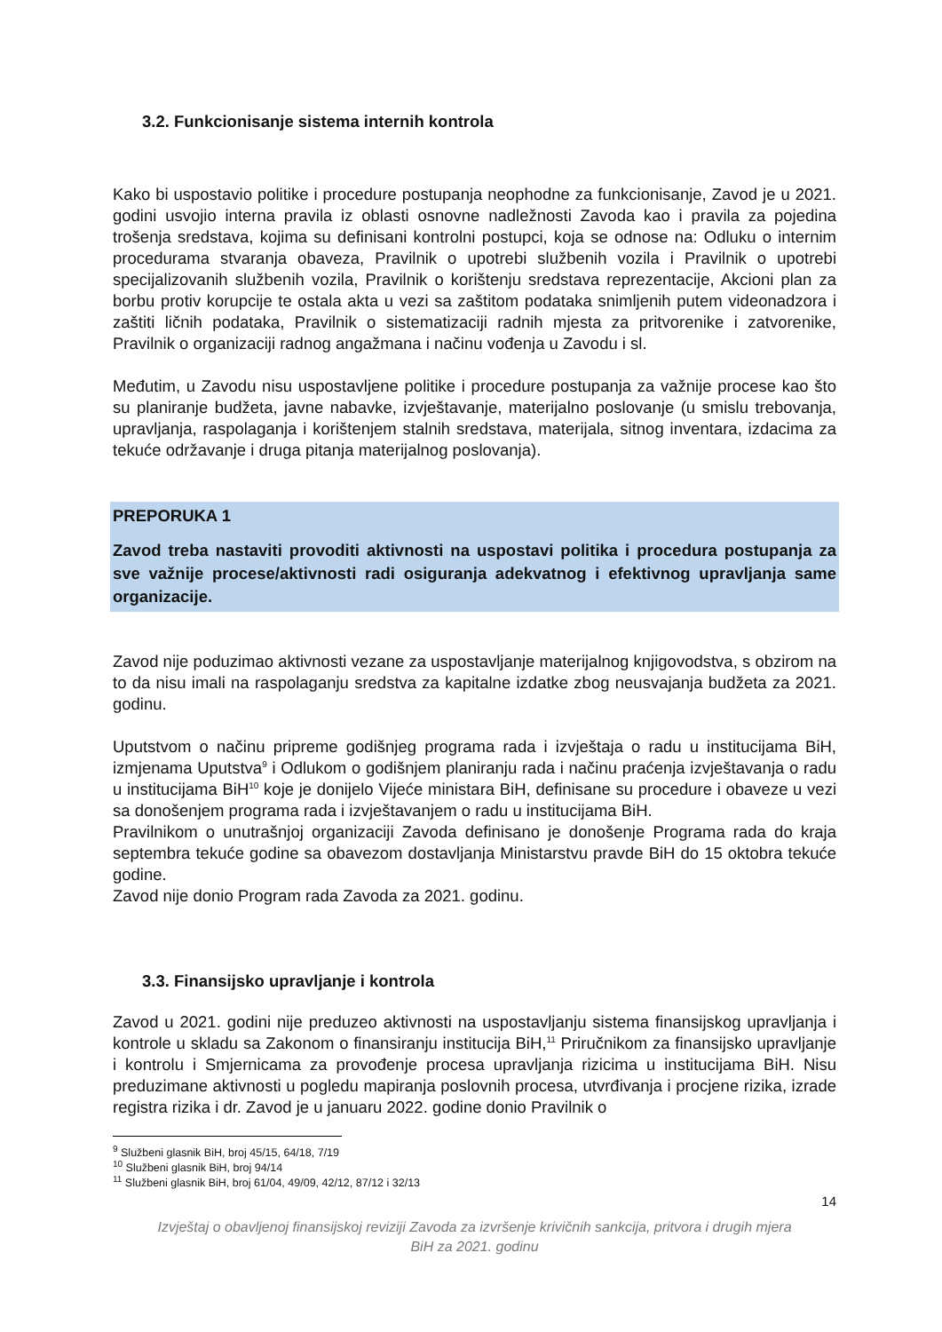3.2. Funkcionisanje sistema internih kontrola
Kako bi uspostavio politike i procedure postupanja neophodne za funkcionisanje, Zavod je u 2021. godini usvojio interna pravila iz oblasti osnovne nadležnosti Zavoda kao i pravila za pojedina trošenja sredstava, kojima su definisani kontrolni postupci, koja se odnose na: Odluku o internim procedurama stvaranja obaveza, Pravilnik o upotrebi službenih vozila i Pravilnik o upotrebi specijalizovanih službenih vozila, Pravilnik o korištenju sredstava reprezentacije, Akcioni plan za borbu protiv korupcije te ostala akta u vezi sa zaštitom podataka snimljenih putem videonadzora i zaštiti ličnih podataka, Pravilnik o sistematizaciji radnih mjesta za pritvorenike i zatvorenike, Pravilnik o organizaciji radnog angažmana i načinu vođenja u Zavodu i sl.
Međutim, u Zavodu nisu uspostavljene politike i procedure postupanja za važnije procese kao što su planiranje budžeta, javne nabavke, izvještavanje, materijalno poslovanje (u smislu trebovanja, upravljanja, raspolaganja i korištenjem stalnih sredstava, materijala, sitnog inventara, izdacima za tekuće održavanje i druga pitanja materijalnog poslovanja).
PREPORUKA 1
Zavod treba nastaviti provoditi aktivnosti na uspostavi politika i procedura postupanja za sve važnije procese/aktivnosti radi osiguranja adekvatnog i efektivnog upravljanja same organizacije.
Zavod nije poduzimao aktivnosti vezane za uspostavljanje materijalnog knjigovodstva, s obzirom na to da nisu imali na raspolaganju sredstva za kapitalne izdatke zbog neusvajanja budžeta za 2021. godinu.
Uputstvom o načinu pripreme godišnjeg programa rada i izvještaja o radu u institucijama BiH, izmjenama Uputstva<sup>9</sup> i Odlukom o godišnjem planiranju rada i načinu praćenja izvještavanja o radu u institucijama BiH<sup>10</sup> koje je donijelo Vijeće ministara BiH, definisane su procedure i obaveze u vezi sa donošenjem programa rada i izvještavanjem o radu u institucijama BiH.
Pravilnikom o unutrašnjoj organizaciji Zavoda definisano je donošenje Programa rada do kraja septembra tekuće godine sa obavezom dostavljanja Ministarstvu pravde BiH do 15 oktobra tekuće godine.
Zavod nije donio Program rada Zavoda za 2021. godinu.
3.3. Finansijsko upravljanje i kontrola
Zavod u 2021. godini nije preduzeo aktivnosti na uspostavljanju sistema finansijskog upravljanja i kontrole u skladu sa Zakonom o finansiranju institucija BiH,<sup>11</sup> Priručnikom za finansijsko upravljanje i kontrolu i Smjernicama za provođenje procesa upravljanja rizicima u institucijama BiH. Nisu preduzimane aktivnosti u pogledu mapiranja poslovnih procesa, utvrđivanja i procjene rizika, izrade registra rizika i dr. Zavod je u januaru 2022. godine donio Pravilnik o
<sup>9</sup> Službeni glasnik BiH, broj 45/15, 64/18, 7/19
<sup>10</sup> Službeni glasnik BiH, broj 94/14
<sup>11</sup> Službeni glasnik BiH, broj 61/04, 49/09, 42/12, 87/12 i 32/13
14
Izvještaj o obavljenoj finansijskoj reviziji Zavoda za izvršenje krivičnih sankcija, pritvora i drugih mjera
BiH za 2021. godinu